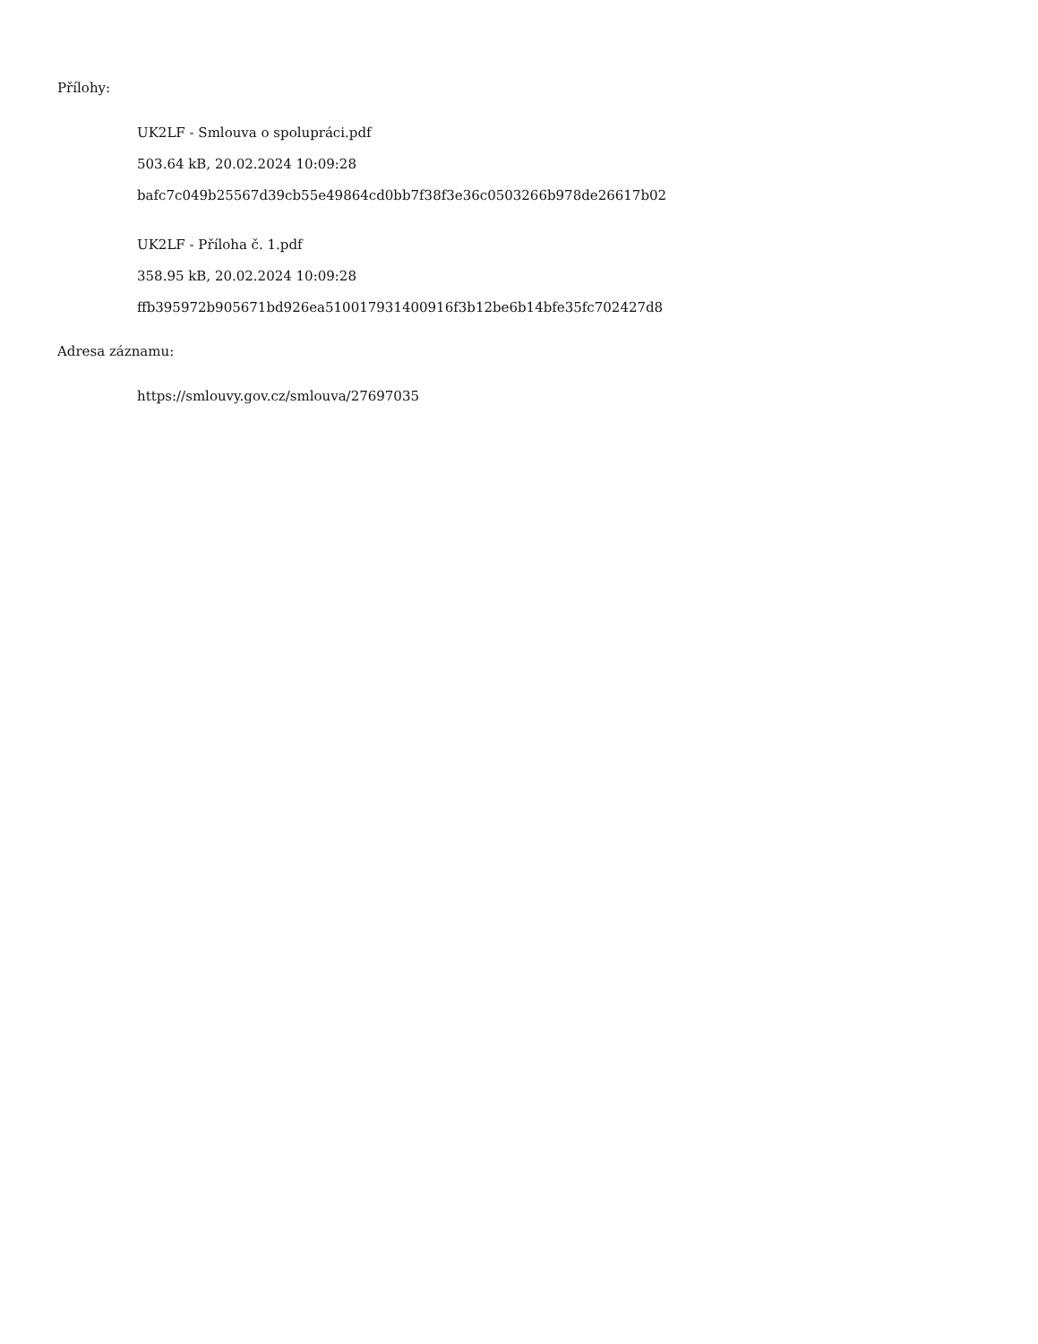Přílohy:
UK2LF - Smlouva o spolupráci.pdf
503.64 kB, 20.02.2024 10:09:28
bafc7c049b25567d39cb55e49864cd0bb7f38f3e36c0503266b978de26617b02
UK2LF - Příloha č. 1.pdf
358.95 kB, 20.02.2024 10:09:28
ffb395972b905671bd926ea510017931400916f3b12be6b14bfe35fc702427d8
Adresa záznamu:
https://smlouvy.gov.cz/smlouva/27697035